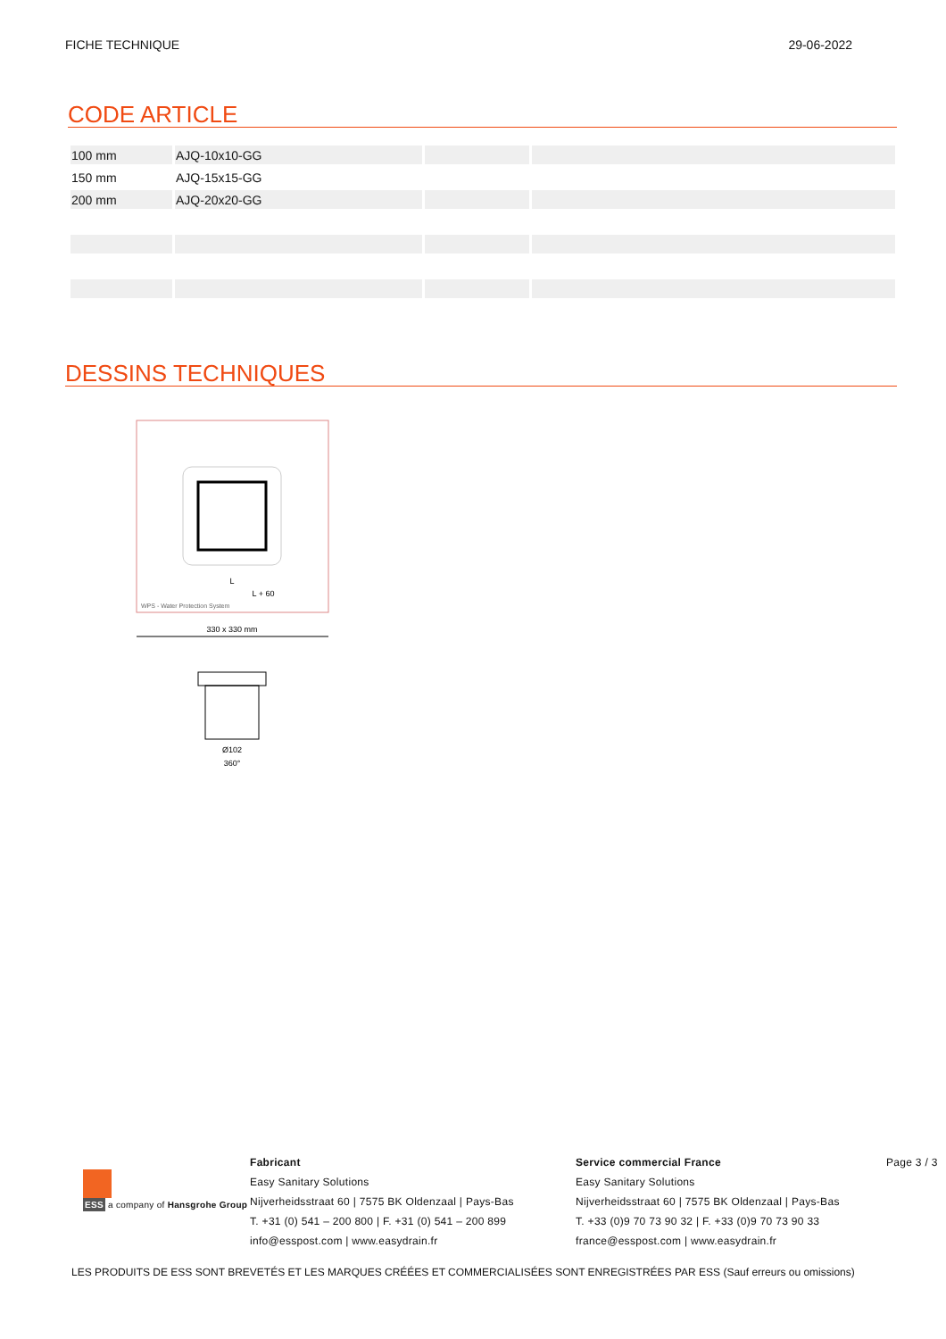FICHE TECHNIQUE 29-06-2022
CODE ARTICLE
| 100 mm | AJQ-10x10-GG | | |
| 150 mm | AJQ-15x15-GG | | |
| 200 mm | AJQ-20x20-GG | | |
DESSINS TECHNIQUES
L + 60
L
WPS - Water Protection System
330 x 330 mm
Ø102
360°
ESS a company of Hansgrohe Group
Fabricant
Easy Sanitary Solutions
Nijverheidsstraat 60 | 7575 BK Oldenzaal | Pays-Bas
T. +31 (0) 541 – 200 800 | F. +31 (0) 541 – 200 899
info@esspost.com | www.easydrain.fr
Service commercial France
Easy Sanitary Solutions
Nijverheidsstraat 60 | 7575 BK Oldenzaal | Pays-Bas
T. +33 (0)9 70 73 90 32 | F. +33 (0)9 70 73 90 33
france@esspost.com | www.easydrain.fr
Page 3 / 3
LES PRODUITS DE ESS SONT BREVETÉS ET LES MARQUES CRÉÉES ET COMMERCIALISÉES SONT ENREGISTRÉES PAR ESS (Sauf erreurs ou omissions)